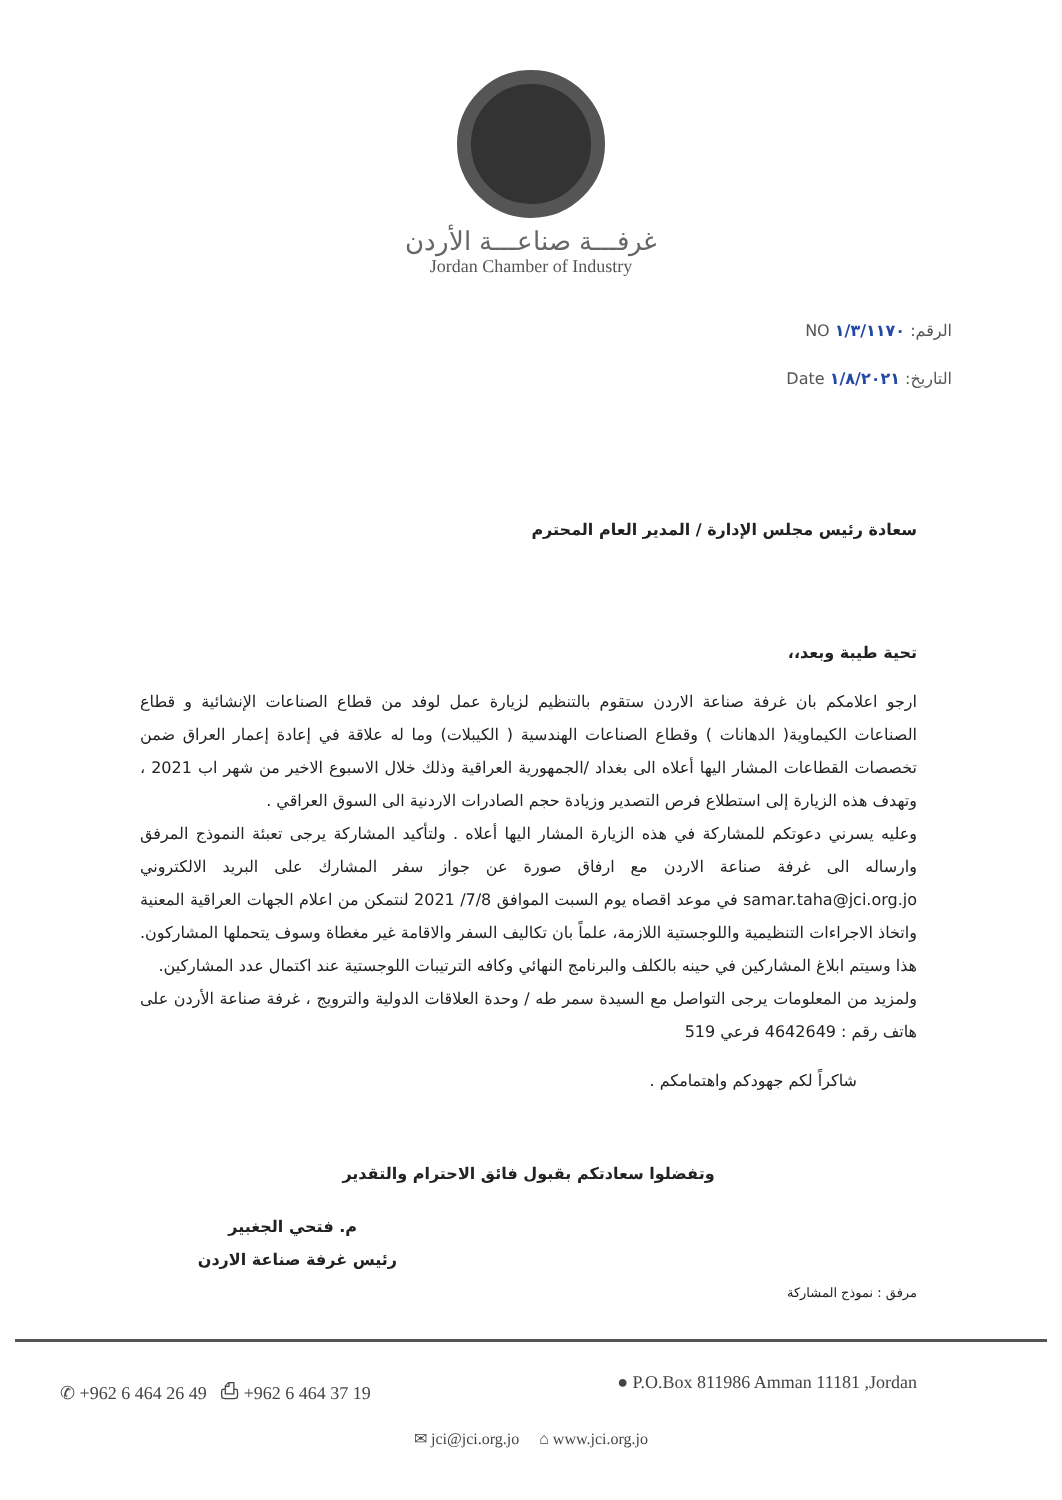غرفـــة صناعـــة الأردن
Jordan Chamber of Industry
الرقم: ١/٣/١١٧٠ NO
التاريخ: ١/٨/٢٠٢١ Date
سعادة رئيس مجلس الإدارة / المدير العام المحترم
تحية طيبة وبعد،،
ارجو اعلامكم بان غرفة صناعة الاردن ستقوم بالتنظيم لزيارة عمل لوفد من قطاع الصناعات الإنشائية و قطاع الصناعات الكيماوية( الدهانات ) وقطاع الصناعات الهندسية ( الكيبلات) وما له علاقة في إعادة إعمار العراق ضمن تخصصات القطاعات المشار اليها أعلاه الى بغداد /الجمهورية العراقية وذلك خلال الاسبوع الاخير من شهر اب 2021 ، وتهدف هذه الزيارة إلى استطلاع فرص التصدير وزيادة حجم الصادرات الاردنية الى السوق العراقي .
وعليه يسرني دعوتكم للمشاركة في هذه الزيارة المشار اليها أعلاه . ولتأكيد المشاركة يرجى تعبئة النموذج المرفق وارساله الى غرفة صناعة الاردن مع ارفاق صورة عن جواز سفر المشارك على البريد الالكتروني samar.taha@jci.org.jo في موعد اقصاه يوم السبت الموافق 7/8/ 2021 لنتمكن من اعلام الجهات العراقية المعنية واتخاذ الاجراءات التنظيمية واللوجستية اللازمة، علماً بان تكاليف السفر والاقامة غير مغطاة وسوف يتحملها المشاركون. هذا وسيتم ابلاغ المشاركين في حينه بالكلف والبرنامج النهائي وكافه الترتيبات اللوجستية عند اكتمال عدد المشاركين.
ولمزيد من المعلومات يرجى التواصل مع السيدة سمر طه / وحدة العلاقات الدولية والترويج ، غرفة صناعة الأردن على هاتف رقم : 4642649 فرعي 519
شاكراً لكم جهودكم واهتمامكم .
وتفضلوا سعادتكم بقبول فائق الاحترام والتقدير
م. فتحي الجغبير
رئيس غرفة صناعة الاردن
مرفق : نموذج المشاركة
✆ +962 6 464 26 49 ⎙ +962 6 464 37 19 ● P.O.Box 811986 Amman 11181 ,Jordan
✉ jci@jci.org.jo ⌂ www.jci.org.jo